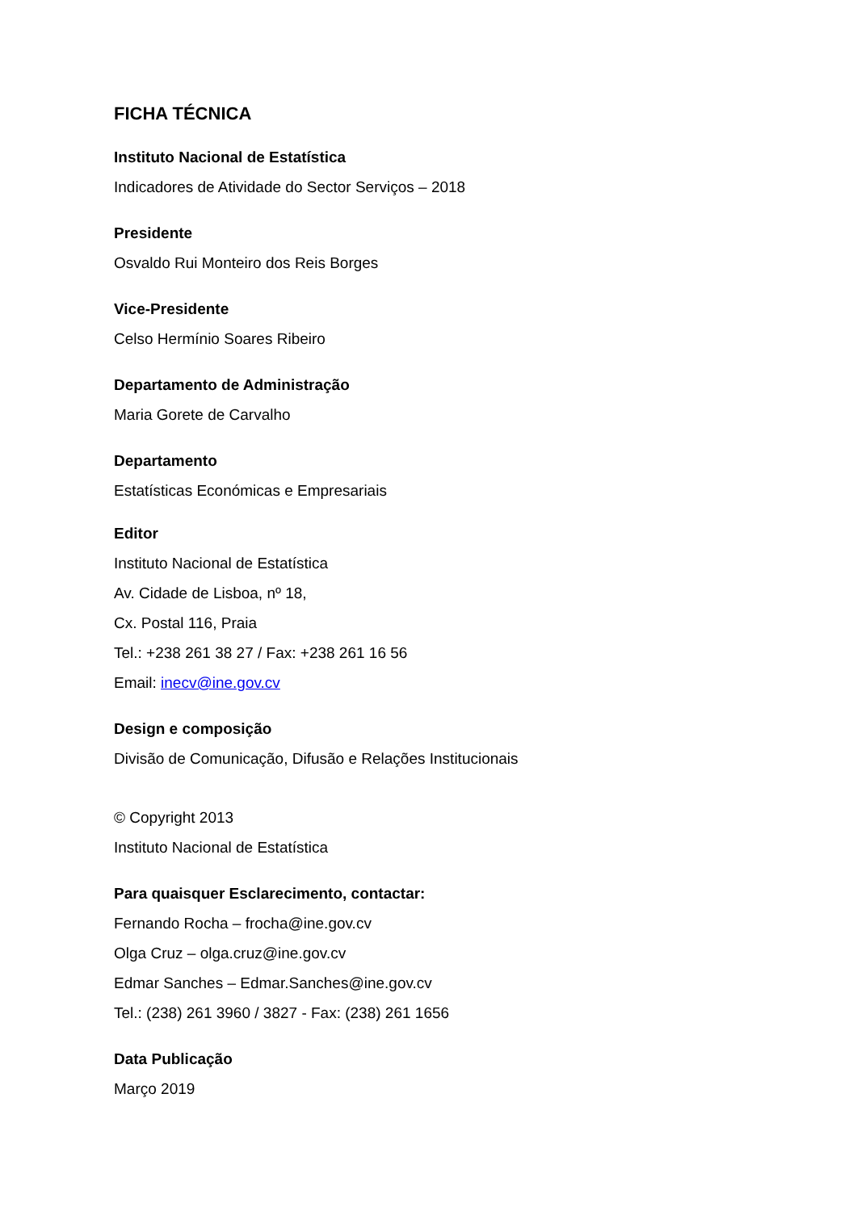FICHA TÉCNICA
Instituto Nacional de Estatística
Indicadores de Atividade do Sector Serviços – 2018
Presidente
Osvaldo Rui Monteiro dos Reis Borges
Vice-Presidente
Celso Hermínio Soares Ribeiro
Departamento de Administração
Maria Gorete de Carvalho
Departamento
Estatísticas Económicas e Empresariais
Editor
Instituto Nacional de Estatística
Av. Cidade de Lisboa, nº 18,
Cx. Postal 116, Praia
Tel.: +238 261 38 27 / Fax: +238 261 16 56
Email: inecv@ine.gov.cv
Design e composição
Divisão de Comunicação, Difusão e Relações Institucionais
© Copyright 2013
Instituto Nacional de Estatística
Para quaisquer Esclarecimento, contactar:
Fernando Rocha – frocha@ine.gov.cv
Olga Cruz – olga.cruz@ine.gov.cv
Edmar Sanches – Edmar.Sanches@ine.gov.cv
Tel.: (238) 261 3960 / 3827 - Fax: (238) 261 1656
Data Publicação
Março 2019